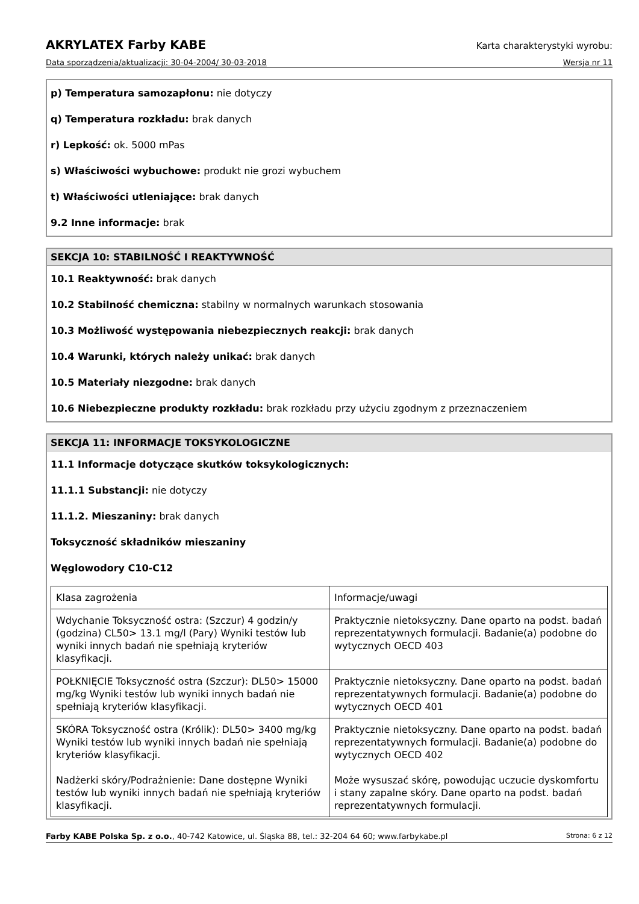AKRYLATEX Farby KABE Karta charakterystyki wyrobu:
Data sporządzenia/aktualizacji: 30-04-2004/ 30-03-2018 Wersja nr 11
p) Temperatura samozapłonu: nie dotyczy
q) Temperatura rozkładu: brak danych
r) Lepkość: ok. 5000 mPas
s) Właściwości wybuchowe: produkt nie grozi wybuchem
t) Właściwości utleniające: brak danych
9.2 Inne informacje: brak
SEKCJA 10: STABILNOŚĆ I REAKTYWNOŚĆ
10.1 Reaktywność: brak danych
10.2 Stabilność chemiczna: stabilny w normalnych warunkach stosowania
10.3 Możliwość występowania niebezpiecznych reakcji: brak danych
10.4 Warunki, których należy unikać: brak danych
10.5 Materiały niezgodne: brak danych
10.6 Niebezpieczne produkty rozkładu: brak rozkładu przy użyciu zgodnym z przeznaczeniem
SEKCJA 11: INFORMACJE TOKSYKOLOGICZNE
11.1 Informacje dotyczące skutków toksykologicznych:
11.1.1 Substancji: nie dotyczy
11.1.2. Mieszaniny: brak danych
Toksyczność składników mieszaniny
Węglowodory C10-C12
| Klasa zagrożenia | Informacje/uwagi |
| Wdychanie Toksyczność ostra: (Szczur) 4 godzin/y (godzina) CL50> 13.1 mg/l (Pary) Wyniki testów lub wyniki innych badań nie spełniają kryteriów klasyfikacji. | Praktycznie nietoksyczny. Dane oparto na podst. badań reprezentatywnych formulacji. Badanie(a) podobne do wytycznych OECD 403 |
| POŁKNIĘCIE Toksyczność ostra (Szczur): DL50> 15000 mg/kg Wyniki testów lub wyniki innych badań nie spełniają kryteriów klasyfikacji. | Praktycznie nietoksyczny. Dane oparto na podst. badań reprezentatywnych formulacji. Badanie(a) podobne do wytycznych OECD 401 |
| SKÓRA Toksyczność ostra (Królik): DL50> 3400 mg/kg Wyniki testów lub wyniki innych badań nie spełniają kryteriów klasyfikacji. Nadżerki skóry/Podrażnienie: Dane dostępne Wyniki testów lub wyniki innych badań nie spełniają kryteriów klasyfikacji. | Praktycznie nietoksyczny. Dane oparto na podst. badań reprezentatywnych formulacji. Badanie(a) podobne do wytycznych OECD 402 Może wysuszać skórę, powodując uczucie dyskomfortu i stany zapalne skóry. Dane oparto na podst. badań reprezentatywnych formulacji. |
Farby KABE Polska Sp. z o.o., 40-742 Katowice, ul. Śląska 88, tel.: 32-204 64 60; www.farbykabe.pl Strona: 6 z 12